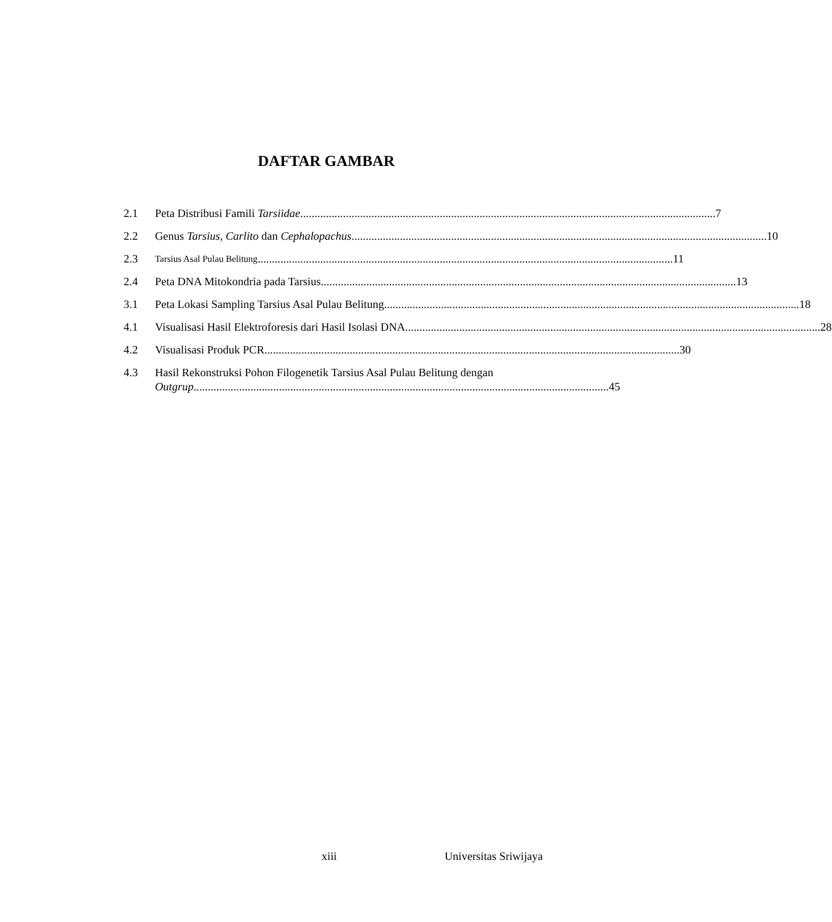DAFTAR GAMBAR
2.1 Peta Distribusi Famili Tarsiidae 7
2.2 Genus Tarsius, Carlito dan Cephalopachus 10
2.3
Tarsius Asal Pulau Belitung 11
2.4 Peta DNA Mitokondria pada Tarsius 13
3.1 Peta Lokasi Sampling Tarsius Asal Pulau Belitung 18
4.1 Visualisasi Hasil Elektroforesis dari Hasil Isolasi DNA 28
4.2 Visualisasi Produk PCR 30
4.3 Hasil Rekonstruksi Pohon Filogenetik Tarsius Asal Pulau Belitung dengan
Outgrup 45
xiii Universitas Sriwijaya